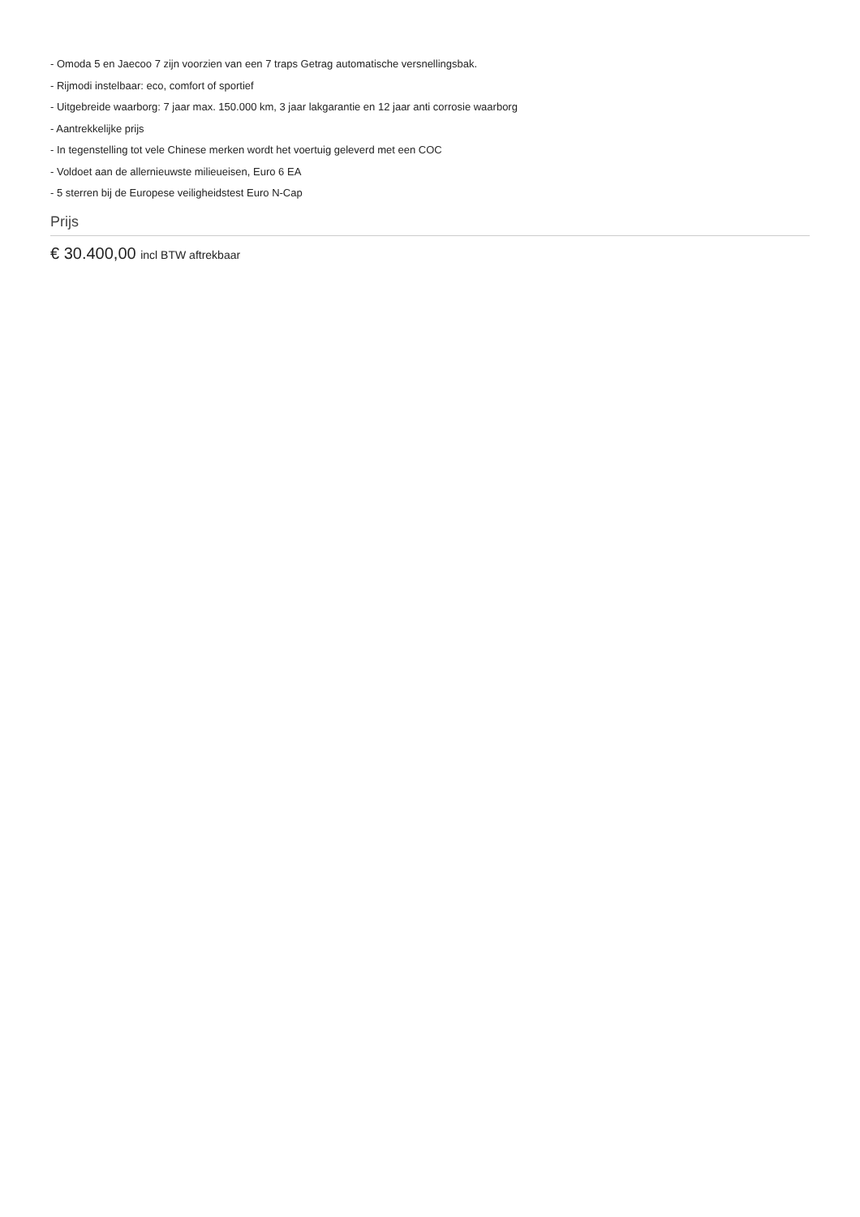- Omoda 5 en Jaecoo 7 zijn voorzien van een 7 traps Getrag automatische versnellingsbak.
- Rijmodi instelbaar: eco, comfort of sportief
- Uitgebreide waarborg: 7 jaar max. 150.000 km, 3 jaar lakgarantie en 12 jaar anti corrosie waarborg
- Aantrekkelijke prijs
- In tegenstelling tot vele Chinese merken wordt het voertuig geleverd met een COC
- Voldoet aan de allernieuwste milieueisen, Euro 6 EA
- 5 sterren bij de Europese veiligheidstest Euro N-Cap
Prijs
€ 30.400,00 incl BTW aftrekbaar